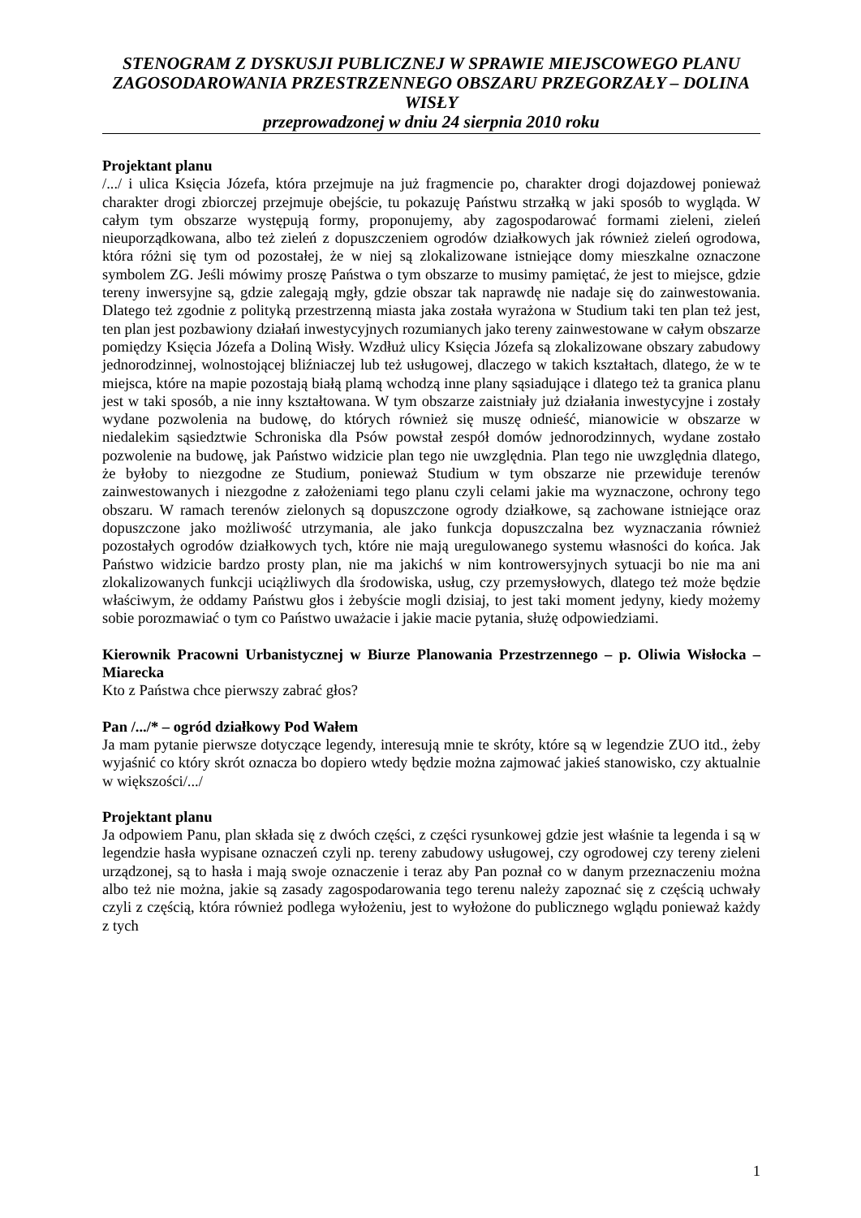STENOGRAM Z DYSKUSJI PUBLICZNEJ W SPRAWIE MIEJSCOWEGO PLANU ZAGOSODAROWANIA PRZESTRZENNEGO OBSZARU PRZEGORZAŁY – DOLINA WISŁY
przeprowadzonej w dniu 24 sierpnia 2010 roku
Projektant planu
/.../ i ulica Księcia Józefa, która przejmuje na już fragmencie po, charakter drogi dojazdowej ponieważ charakter drogi zbiorczej przejmuje obejście, tu pokazuję Państwu strzałką w jaki sposób to wygląda. W całym tym obszarze występują formy, proponujemy, aby zagospodarować formami zieleni, zieleń nieuporządkowana, albo też zieleń z dopuszczeniem ogrodów działkowych jak również zieleń ogrodowa, która różni się tym od pozostałej, że w niej są zlokalizowane istniejące domy mieszkalne oznaczone symbolem ZG. Jeśli mówimy proszę Państwa o tym obszarze to musimy pamiętać, że jest to miejsce, gdzie tereny inwersyjne są, gdzie zalegają mgły, gdzie obszar tak naprawdę nie nadaje się do zainwestowania. Dlatego też zgodnie z polityką przestrzenną miasta jaka została wyrażona w Studium taki ten plan też jest, ten plan jest pozbawiony działań inwestycyjnych rozumianych jako tereny zainwestowane w całym obszarze pomiędzy Księcia Józefa a Doliną Wisły. Wzdłuż ulicy Księcia Józefa są zlokalizowane obszary zabudowy jednorodzinnej, wolnostojącej bliźniaczej lub też usługowej, dlaczego w takich kształtach, dlatego, że w te miejsca, które na mapie pozostają białą plamą wchodzą inne plany sąsiadujące i dlatego też ta granica planu jest w taki sposób, a nie inny kształtowana. W tym obszarze zaistniały już działania inwestycyjne i zostały wydane pozwolenia na budowę, do których również się muszę odnieść, mianowicie w obszarze w niedalekim sąsiedztwie Schroniska dla Psów powstał zespół domów jednorodzinnych, wydane zostało pozwolenie na budowę, jak Państwo widzicie plan tego nie uwzględnia. Plan tego nie uwzględnia dlatego, że byłoby to niezgodne ze Studium, ponieważ Studium w tym obszarze nie przewiduje terenów zainwestowanych i niezgodne z założeniami tego planu czyli celami jakie ma wyznaczone, ochrony tego obszaru. W ramach terenów zielonych są dopuszczone ogrody działkowe, są zachowane istniejące oraz dopuszczone jako możliwość utrzymania, ale jako funkcja dopuszczalna bez wyznaczania również pozostałych ogrodów działkowych tych, które nie mają uregulowanego systemu własności do końca. Jak Państwo widzicie bardzo prosty plan, nie ma jakichś w nim kontrowersyjnych sytuacji bo nie ma ani zlokalizowanych funkcji uciążliwych dla środowiska, usług, czy przemysłowych, dlatego też może będzie właściwym, że oddamy Państwu głos i żebyście mogli dzisiaj, to jest taki moment jedyny, kiedy możemy sobie porozmawiać o tym co Państwo uważacie i jakie macie pytania, służę odpowiedziami.
Kierownik Pracowni Urbanistycznej w Biurze Planowania Przestrzennego – p. Oliwia Wisłocka – Miarecka
Kto z Państwa chce pierwszy zabrać głos?
Pan /.../* – ogród działkowy Pod Wałem
Ja mam pytanie pierwsze dotyczące legendy, interesują mnie te skróty, które są w legendzie ZUO itd., żeby wyjaśnić co który skrót oznacza bo dopiero wtedy będzie można zajmować jakieś stanowisko, czy aktualnie w większości/.../
Projektant planu
Ja odpowiem Panu, plan składa się z dwóch części, z części rysunkowej gdzie jest właśnie ta legenda i są w legendzie hasła wypisane oznaczeń czyli np. tereny zabudowy usługowej, czy ogrodowej czy tereny zieleni urządzonej, są to hasła i mają swoje oznaczenie i teraz aby Pan poznał co w danym przeznaczeniu można albo też nie można, jakie są zasady zagospodarowania tego terenu należy zapoznać się z częścią uchwały czyli z częścią, która również podlega wyłożeniu, jest to wyłożone do publicznego wglądu ponieważ każdy z tych
1